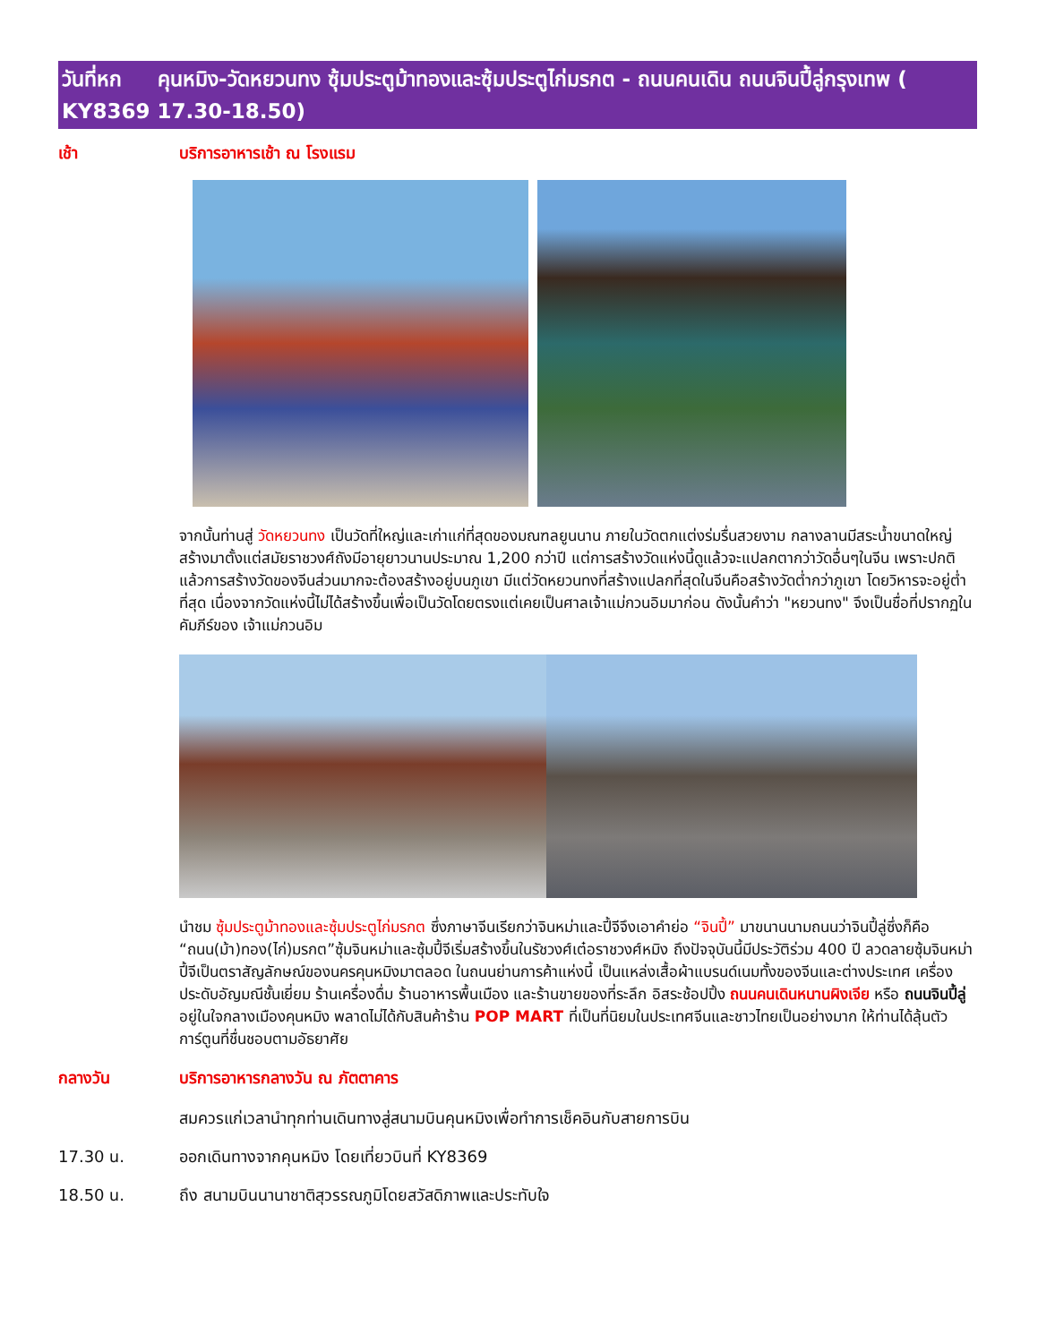วันที่หก คุนหมิง-วัดหยวนทง ซุ้มประตูม้าทองและซุ้มประตูไก่มรกต - ถนนคนเดิน ถนนจินปี้ลู่กรุงเทพ ( KY8369 17.30-18.50)
เช้า บริการอาหารเช้า ณ โรงแรม
จากนั้นท่านสู่ วัดหยวนทง เป็นวัดที่ใหญ่และเก่าแก่ที่สุดของมณฑลยูนนาน ภายในวัดตกแต่งร่มรื่นสวยงาม กลางลานมีสระน้ำขนาดใหญ่ สร้างมาตั้งแต่สมัยราชวงศ์ถังมีอายุยาวนานประมาณ 1,200 กว่าปี แต่การสร้างวัดแห่งนี้ดูแล้วจะแปลกตากว่าวัดอื่นๆในจีน เพราะปกติแล้วการสร้างวัดของจีนส่วนมากจะต้องสร้างอยู่บนภูเขา มีแต่วัดหยวนทงที่สร้างแปลกที่สุดในจีนคือสร้างวัดต่ำกว่าภูเขา โดยวิหารจะอยู่ต่ำที่สุด เนื่องจากวัดแห่งนี้ไม่ได้สร้างขึ้นเพื่อเป็นวัดโดยตรงแต่เคยเป็นศาลเจ้าแม่กวนอิมมาก่อน ดังนั้นคำว่า "หยวนทง" จึงเป็นชื่อที่ปรากฏในคัมภีร์ของ เจ้าแม่กวนอิม
นำชม ซุ้มประตูม้าทองและซุ้มประตูไก่มรกต ซึ่งภาษาจีนเรียกว่าจินหม่าและปี้จีจึงเอาคำย่อ “จินปี้” มาขนานนามถนนว่าจินปี้ลู่ซึ่งก็คือ “ถนน(ม้า)ทอง(ไก่)มรกต”ซุ้มจินหม่าและซุ้มปี้จีเริ่มสร้างขึ้นในรัชวงศ์เต๋อราชวงศ์หมิง ถึงปัจจุบันนี้มีประวัติร่วม 400 ปี ลวดลายซุ้มจินหม่าปี้จีเป็นตราสัญลักษณ์ของนครคุนหมิงมาตลอด ในถนนย่านการค้าแห่งนี้ เป็นแหล่งเสื้อผ้าแบรนด์เนมทั้งของจีนและต่างประเทศ เครื่องประดับอัญมณีชั้นเยี่ยม ร้านเครื่องดื่ม ร้านอาหารพื้นเมือง และร้านขายของที่ระลึก อิสระช้อปปิ้ง ถนนคนเดินหนานผิงเจีย หรือ ถนนจินปี้ลู่ อยู่ในใจกลางเมืองคุนหมิง พลาดไม่ได้กับสินค้าร้าน POP MART ที่เป็นที่นิยมในประเทศจีนและชาวไทยเป็นอย่างมาก ให้ท่านได้ลุ้นตัวการ์ตูนที่ชื่นชอบตามอัธยาศัย
กลางวัน บริการอาหารกลางวัน ณ ภัตตาคาร
สมควรแก่เวลานำทุกท่านเดินทางสู่สนามบินคุนหมิงเพื่อทำการเช็คอินกับสายการบิน
17.30 น. ออกเดินทางจากคุนหมิง โดยเที่ยวบินที่ KY8369
18.50 น. ถึง สนามบินนานาชาติสุวรรณภูมิโดยสวัสดิภาพและประทับใจ